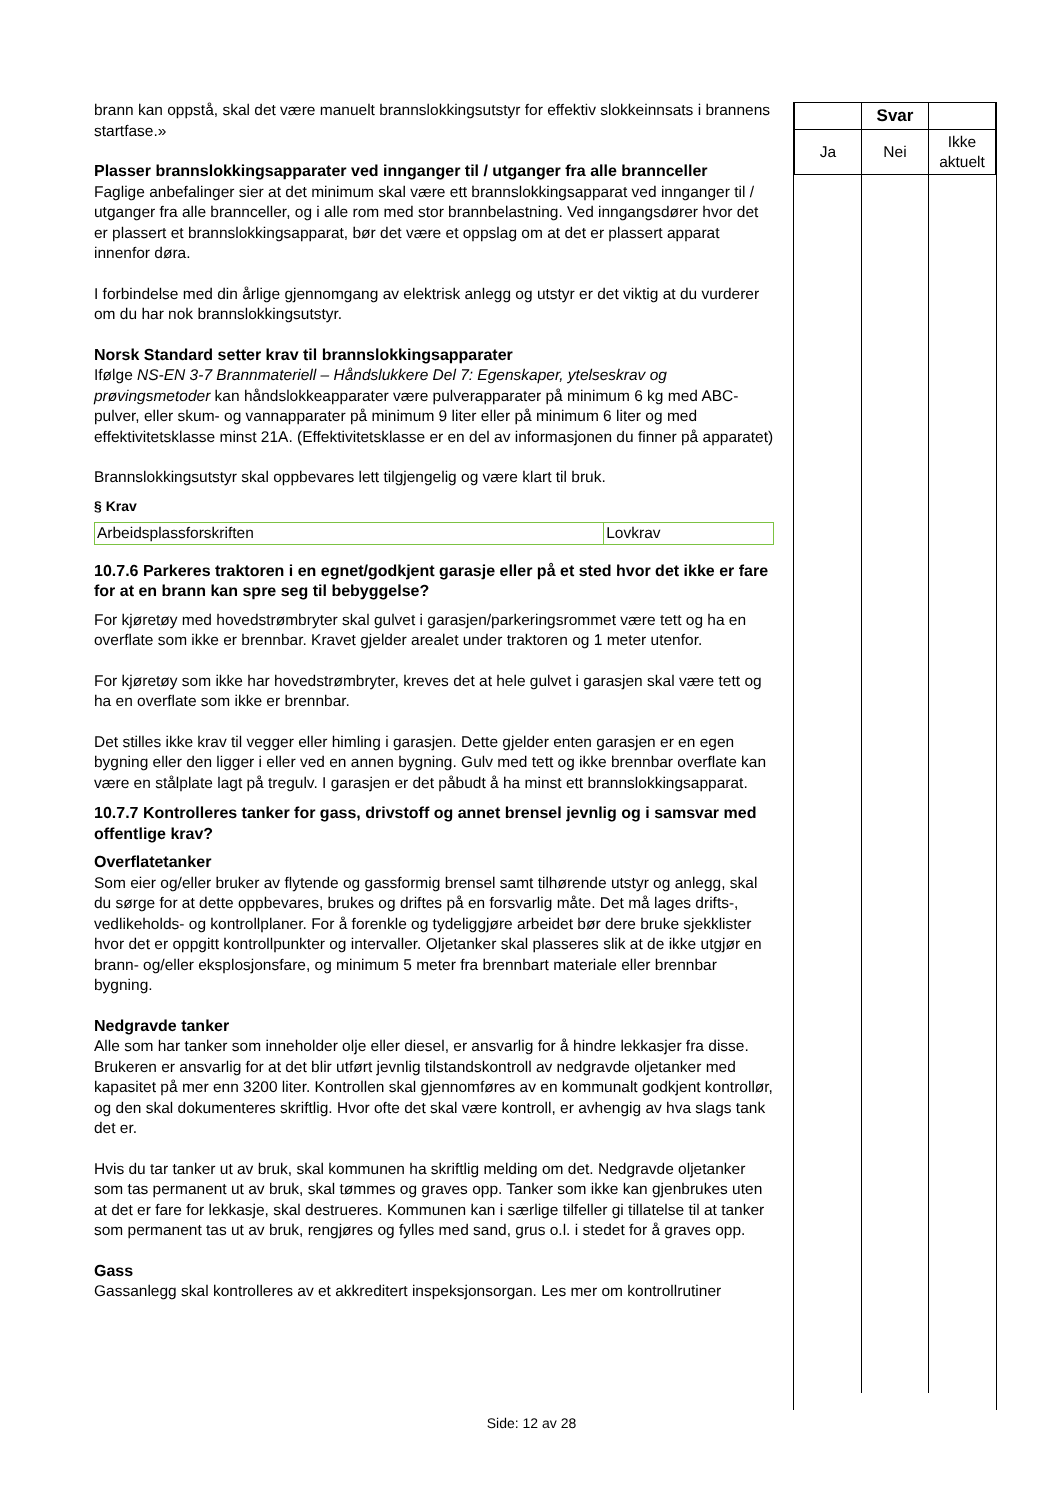brann kan oppstå, skal det være manuelt brannslokkingsutstyr for effektiv slokkeinnsats i brannens startfase.»
Plasser brannslokkingsapparater ved innganger til / utganger fra alle brannceller
Faglige anbefalinger sier at det minimum skal være ett brannslokkingsapparat ved innganger til / utganger fra alle brannceller, og i alle rom med stor brannbelastning. Ved inngangsdører hvor det er plassert et brannslokkingsapparat, bør det være et oppslag om at det er plassert apparat innenfor døra.
I forbindelse med din årlige gjennomgang av elektrisk anlegg og utstyr er det viktig at du vurderer om du har nok brannslokkingsutstyr.
Norsk Standard setter krav til brannslokkingsapparater
Ifølge NS-EN 3-7 Brannmateriell – Håndslukkere Del 7: Egenskaper, ytelseskrav og prøvingsmetoder kan håndslokkeapparater være pulverapparater på minimum 6 kg med ABC-pulver, eller skum- og vannapparater på minimum 9 liter eller på minimum 6 liter og med effektivitetsklasse minst 21A. (Effektivitetsklasse er en del av informasjonen du finner på apparatet)
Brannslokkingsutstyr skal oppbevares lett tilgjengelig og være klart til bruk.
§ Krav
| Arbeidsplassforskriften | Lovkrav |
10.7.6 Parkeres traktoren i en egnet/godkjent garasje eller på et sted hvor det ikke er fare for at en brann kan spre seg til bebyggelse?
For kjøretøy med hovedstrømbryter skal gulvet i garasjen/parkeringsrommet være tett og ha en overflate som ikke er brennbar. Kravet gjelder arealet under traktoren og 1 meter utenfor.
For kjøretøy som ikke har hovedstrømbryter, kreves det at hele gulvet i garasjen skal være tett og ha en overflate som ikke er brennbar.
Det stilles ikke krav til vegger eller himling i garasjen. Dette gjelder enten garasjen er en egen bygning eller den ligger i eller ved en annen bygning. Gulv med tett og ikke brennbar overflate kan være en stålplate lagt på tregulv. I garasjen er det påbudt å ha minst ett brannslokkingsapparat.
10.7.7 Kontrolleres tanker for gass, drivstoff og annet brensel jevnlig og i samsvar med offentlige krav?
Overflatetanker
Som eier og/eller bruker av flytende og gassformig brensel samt tilhørende utstyr og anlegg, skal du sørge for at dette oppbevares, brukes og driftes på en forsvarlig måte. Det må lages drifts-, vedlikeholds- og kontrollplaner. For å forenkle og tydeliggjøre arbeidet bør dere bruke sjekklister hvor det er oppgitt kontrollpunkter og intervaller. Oljetanker skal plasseres slik at de ikke utgjør en brann- og/eller eksplosjonsfare, og minimum 5 meter fra brennbart materiale eller brennbar bygning.
Nedgravde tanker
Alle som har tanker som inneholder olje eller diesel, er ansvarlig for å hindre lekkasjer fra disse. Brukeren er ansvarlig for at det blir utført jevnlig tilstandskontroll av nedgravde oljetanker med kapasitet på mer enn 3200 liter. Kontrollen skal gjennomføres av en kommunalt godkjent kontrollør, og den skal dokumenteres skriftlig. Hvor ofte det skal være kontroll, er avhengig av hva slags tank det er.
Hvis du tar tanker ut av bruk, skal kommunen ha skriftlig melding om det. Nedgravde oljetanker som tas permanent ut av bruk, skal tømmes og graves opp. Tanker som ikke kan gjenbrukes uten at det er fare for lekkasje, skal destrueres. Kommunen kan i særlige tilfeller gi tillatelse til at tanker som permanent tas ut av bruk, rengjøres og fylles med sand, grus o.l. i stedet for å graves opp.
Gass
Gassanlegg skal kontrolleres av et akkreditert inspeksjonsorgan. Les mer om kontrollrutiner
| | Svar | |
| Ja | Nei | Ikke aktuelt |
Side: 12 av 28